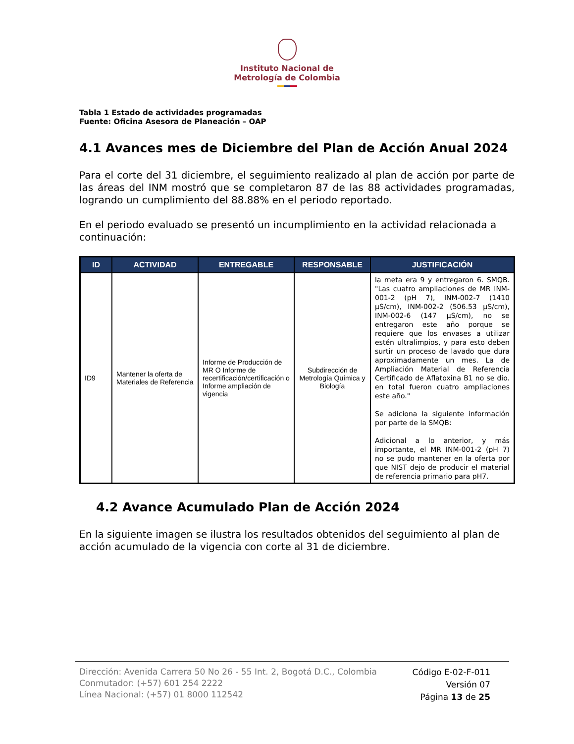Instituto Nacional de
Metrología de Colombia
Tabla 1 Estado de actividades programadas
Fuente: Oficina Asesora de Planeación – OAP
4.1 Avances mes de Diciembre del Plan de Acción Anual 2024
Para el corte del 31 diciembre, el seguimiento realizado al plan de acción por parte de las áreas del INM mostró que se completaron 87 de las 88 actividades programadas, logrando un cumplimiento del 88.88% en el periodo reportado.
En el periodo evaluado se presentó un incumplimiento en la actividad relacionada a continuación:
| ID | ACTIVIDAD | ENTREGABLE | RESPONSABLE | JUSTIFICACIÓN |
| --- | --- | --- | --- | --- |
| ID9 | Mantener la oferta de Materiales de Referencia | Informe de Producción de MR O Informe de recertificación/certificación o Informe ampliación de vigencia | Subdirección de Metrología Química y Biología | la meta era 9 y entregaron 6. SMQB. "Las cuatro ampliaciones de MR INM-001-2 (pH 7), INM-002-7 (1410 μS/cm), INM-002-2 (506.53 μS/cm), INM-002-6 (147 μS/cm), no se entregaron este año porque se requiere que los envases a utilizar estén ultralimpios, y para esto deben surtir un proceso de lavado que dura aproximadamente un mes. La de Ampliación Material de Referencia Certificado de Aflatoxina B1 no se dio. en total fueron cuatro ampliaciones este año." Se adiciona la siguiente información por parte de la SMQB: Adicional a lo anterior, y más importante, el MR INM-001-2 (pH 7) no se pudo mantener en la oferta por que NIST dejo de producir el material de referencia primario para pH7. |
4.2 Avance Acumulado Plan de Acción 2024
En la siguiente imagen se ilustra los resultados obtenidos del seguimiento al plan de acción acumulado de la vigencia con corte al 31 de diciembre.
Dirección: Avenida Carrera 50 No 26 - 55 Int. 2, Bogotá D.C., Colombia
Conmutador: (+57) 601 254 2222
Línea Nacional: (+57) 01 8000 112542
Código E-02-F-011
Versión 07
Página 13 de 25